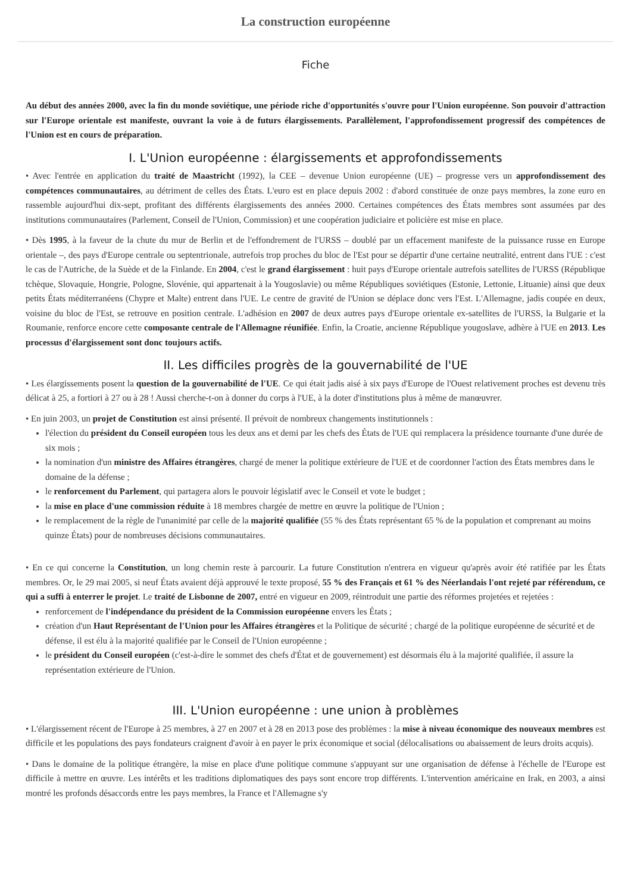La construction européenne
Fiche
Au début des années 2000, avec la fin du monde soviétique, une période riche d'opportunités s'ouvre pour l'Union européenne. Son pouvoir d'attraction sur l'Europe orientale est manifeste, ouvrant la voie à de futurs élargissements. Parallèlement, l'approfondissement progressif des compétences de l'Union est en cours de préparation.
I. L'Union européenne : élargissements et approfondissements
• Avec l'entrée en application du traité de Maastricht (1992), la CEE – devenue Union européenne (UE) – progresse vers un approfondissement des compétences communautaires, au détriment de celles des États. L'euro est en place depuis 2002 : d'abord constituée de onze pays membres, la zone euro en rassemble aujourd'hui dix-sept, profitant des différents élargissements des années 2000. Certaines compétences des États membres sont assumées par des institutions communautaires (Parlement, Conseil de l'Union, Commission) et une coopération judiciaire et policière est mise en place.
• Dès 1995, à la faveur de la chute du mur de Berlin et de l'effondrement de l'URSS – doublé par un effacement manifeste de la puissance russe en Europe orientale –, des pays d'Europe centrale ou septentrionale, autrefois trop proches du bloc de l'Est pour se départir d'une certaine neutralité, entrent dans l'UE : c'est le cas de l'Autriche, de la Suède et de la Finlande. En 2004, c'est le grand élargissement : huit pays d'Europe orientale autrefois satellites de l'URSS (République tchèque, Slovaquie, Hongrie, Pologne, Slovénie, qui appartenait à la Yougoslavie) ou même Républiques soviétiques (Estonie, Lettonie, Lituanie) ainsi que deux petits États méditerranéens (Chypre et Malte) entrent dans l'UE. Le centre de gravité de l'Union se déplace donc vers l'Est. L'Allemagne, jadis coupée en deux, voisine du bloc de l'Est, se retrouve en position centrale. L'adhésion en 2007 de deux autres pays d'Europe orientale ex-satellites de l'URSS, la Bulgarie et la Roumanie, renforce encore cette composante centrale de l'Allemagne réunifiée. Enfin, la Croatie, ancienne République yougoslave, adhère à l'UE en 2013. Les processus d'élargissement sont donc toujours actifs.
II. Les difficiles progrès de la gouvernabilité de l'UE
• Les élargissements posent la question de la gouvernabilité de l'UE. Ce qui était jadis aisé à six pays d'Europe de l'Ouest relativement proches est devenu très délicat à 25, a fortiori à 27 ou à 28 ! Aussi cherche-t-on à donner du corps à l'UE, à la doter d'institutions plus à même de manœuvrer.
• En juin 2003, un projet de Constitution est ainsi présenté. Il prévoit de nombreux changements institutionnels :
l'élection du président du Conseil européen tous les deux ans et demi par les chefs des États de l'UE qui remplacera la présidence tournante d'une durée de six mois ;
la nomination d'un ministre des Affaires étrangères, chargé de mener la politique extérieure de l'UE et de coordonner l'action des États membres dans le domaine de la défense ;
le renforcement du Parlement, qui partagera alors le pouvoir législatif avec le Conseil et vote le budget ;
la mise en place d'une commission réduite à 18 membres chargée de mettre en œuvre la politique de l'Union ;
le remplacement de la règle de l'unanimité par celle de la majorité qualifiée (55 % des États représentant 65 % de la population et comprenant au moins quinze États) pour de nombreuses décisions communautaires.
• En ce qui concerne la Constitution, un long chemin reste à parcourir. La future Constitution n'entrera en vigueur qu'après avoir été ratifiée par les États membres. Or, le 29 mai 2005, si neuf États avaient déjà approuvé le texte proposé, 55 % des Français et 61 % des Néerlandais l'ont rejeté par référendum, ce qui a suffi à enterrer le projet. Le traité de Lisbonne de 2007, entré en vigueur en 2009, réintroduit une partie des réformes projetées et rejetées :
renforcement de l'indépendance du président de la Commission européenne envers les États ;
création d'un Haut Représentant de l'Union pour les Affaires étrangères et la Politique de sécurité ; chargé de la politique européenne de sécurité et de défense, il est élu à la majorité qualifiée par le Conseil de l'Union européenne ;
le président du Conseil européen (c'est-à-dire le sommet des chefs d'État et de gouvernement) est désormais élu à la majorité qualifiée, il assure la représentation extérieure de l'Union.
III. L'Union européenne : une union à problèmes
• L'élargissement récent de l'Europe à 25 membres, à 27 en 2007 et à 28 en 2013 pose des problèmes : la mise à niveau économique des nouveaux membres est difficile et les populations des pays fondateurs craignent d'avoir à en payer le prix économique et social (délocalisations ou abaissement de leurs droits acquis).
• Dans le domaine de la politique étrangère, la mise en place d'une politique commune s'appuyant sur une organisation de défense à l'échelle de l'Europe est difficile à mettre en œuvre. Les intérêts et les traditions diplomatiques des pays sont encore trop différents. L'intervention américaine en Irak, en 2003, a ainsi montré les profonds désaccords entre les pays membres, la France et l'Allemagne s'y